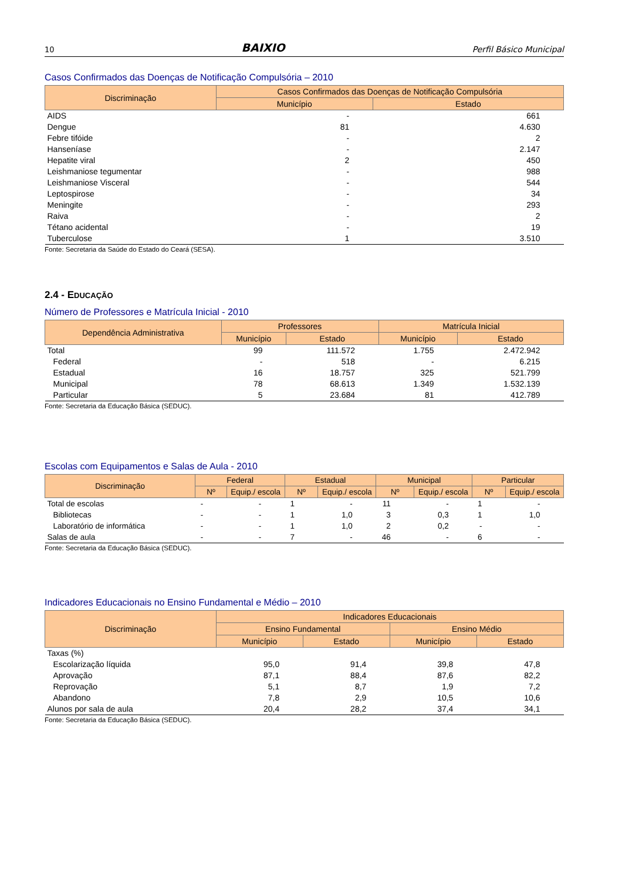10 BAIXIO Perfil Básico Municipal
Casos Confirmados das Doenças de Notificação Compulsória – 2010
| Discriminação | Casos Confirmados das Doenças de Notificação Compulsória | |
| --- | --- | --- |
| | Município | Estado |
| AIDS | - | 661 |
| Dengue | 81 | 4.630 |
| Febre tifóide | - | 2 |
| Hanseníase | - | 2.147 |
| Hepatite viral | 2 | 450 |
| Leishmaniose tegumentar | - | 988 |
| Leishmaniose Visceral | - | 544 |
| Leptospirose | - | 34 |
| Meningite | - | 293 |
| Raiva | - | 2 |
| Tétano acidental | - | 19 |
| Tuberculose | 1 | 3.510 |
Fonte: Secretaria da Saúde do Estado do Ceará (SESA).
2.4 - EDUCAÇÃO
Número de Professores e Matrícula Inicial - 2010
| Dependência Administrativa | Professores | | Matrícula Inicial | |
| --- | --- | --- | --- | --- |
| | Município | Estado | Município | Estado |
| Total | 99 | 111.572 | 1.755 | 2.472.942 |
| Federal | - | 518 | - | 6.215 |
| Estadual | 16 | 18.757 | 325 | 521.799 |
| Municipal | 78 | 68.613 | 1.349 | 1.532.139 |
| Particular | 5 | 23.684 | 81 | 412.789 |
Fonte: Secretaria da Educação Básica (SEDUC).
Escolas com Equipamentos e Salas de Aula - 2010
| Discriminação | Federal | | Estadual | | Municipal | | Particular | |
| --- | --- | --- | --- | --- | --- | --- | --- | --- |
| | Nº | Equip./ escola | Nº | Equip./ escola | Nº | Equip./ escola | Nº | Equip./ escola |
| Total de escolas | - | - | 1 | - | 11 | - | 1 | - |
| Bibliotecas | - | - | 1 | 1,0 | 3 | 0,3 | 1 | 1,0 |
| Laboratório de informática | - | - | 1 | 1,0 | 2 | 0,2 | - | - |
| Salas de aula | - | - | 7 | - | 46 | - | 6 | - |
Fonte: Secretaria da Educação Básica (SEDUC).
Indicadores Educacionais no Ensino Fundamental e Médio – 2010
| Discriminação | Indicadores Educacionais | | | |
| --- | --- | --- | --- | --- |
| | Ensino Fundamental | | Ensino Médio | |
| | Município | Estado | Município | Estado |
| Taxas (%) | | | | |
| Escolarização líquida | 95,0 | 91,4 | 39,8 | 47,8 |
| Aprovação | 87,1 | 88,4 | 87,6 | 82,2 |
| Reprovação | 5,1 | 8,7 | 1,9 | 7,2 |
| Abandono | 7,8 | 2,9 | 10,5 | 10,6 |
| Alunos por sala de aula | 20,4 | 28,2 | 37,4 | 34,1 |
Fonte: Secretaria da Educação Básica (SEDUC).